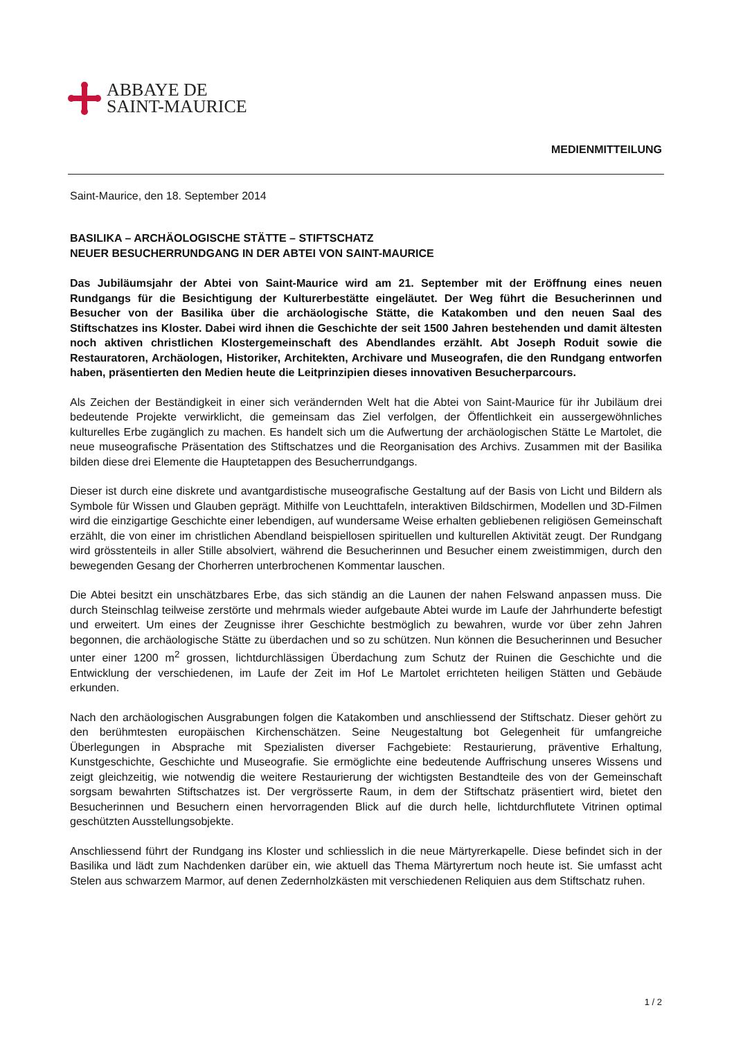ABBAYE DE
SAINT-MAURICE
MEDIENMITTEILUNG
Saint-Maurice, den 18. September 2014
BASILIKA – ARCHÄOLOGISCHE STÄTTE – STIFTSCHATZ
NEUER BESUCHERRUNDGANG IN DER ABTEI VON SAINT-MAURICE
Das Jubiläumsjahr der Abtei von Saint-Maurice wird am 21. September mit der Eröffnung eines neuen Rundgangs für die Besichtigung der Kulturerbestätte eingeläutet. Der Weg führt die Besucherinnen und Besucher von der Basilika über die archäologische Stätte, die Katakomben und den neuen Saal des Stiftschatzes ins Kloster. Dabei wird ihnen die Geschichte der seit 1500 Jahren bestehenden und damit ältesten noch aktiven christlichen Klostergemeinschaft des Abendlandes erzählt. Abt Joseph Roduit sowie die Restauratoren, Archäologen, Historiker, Architekten, Archivare und Museografen, die den Rundgang entworfen haben, präsentierten den Medien heute die Leitprinzipien dieses innovativen Besucherparcours.
Als Zeichen der Beständigkeit in einer sich verändernden Welt hat die Abtei von Saint-Maurice für ihr Jubiläum drei bedeutende Projekte verwirklicht, die gemeinsam das Ziel verfolgen, der Öffentlichkeit ein aussergewöhnliches kulturelles Erbe zugänglich zu machen. Es handelt sich um die Aufwertung der archäologischen Stätte Le Martolet, die neue museografische Präsentation des Stiftschatzes und die Reorganisation des Archivs. Zusammen mit der Basilika bilden diese drei Elemente die Hauptetappen des Besucherrundgangs.
Dieser ist durch eine diskrete und avantgardistische museografische Gestaltung auf der Basis von Licht und Bildern als Symbole für Wissen und Glauben geprägt. Mithilfe von Leuchttafeln, interaktiven Bildschirmen, Modellen und 3D-Filmen wird die einzigartige Geschichte einer lebendigen, auf wundersame Weise erhalten gebliebenen religiösen Gemeinschaft erzählt, die von einer im christlichen Abendland beispiellosen spirituellen und kulturellen Aktivität zeugt. Der Rundgang wird grösstenteils in aller Stille absolviert, während die Besucherinnen und Besucher einem zweistimmigen, durch den bewegenden Gesang der Chorherren unterbrochenen Kommentar lauschen.
Die Abtei besitzt ein unschätzbares Erbe, das sich ständig an die Launen der nahen Felswand anpassen muss. Die durch Steinschlag teilweise zerstörte und mehrmals wieder aufgebaute Abtei wurde im Laufe der Jahrhunderte befestigt und erweitert. Um eines der Zeugnisse ihrer Geschichte bestmöglich zu bewahren, wurde vor über zehn Jahren begonnen, die archäologische Stätte zu überdachen und so zu schützen. Nun können die Besucherinnen und Besucher unter einer 1200 m<sup>2</sup> grossen, lichtdurchlässigen Überdachung zum Schutz der Ruinen die Geschichte und die Entwicklung der verschiedenen, im Laufe der Zeit im Hof Le Martolet errichteten heiligen Stätten und Gebäude erkunden.
Nach den archäologischen Ausgrabungen folgen die Katakomben und anschliessend der Stiftschatz. Dieser gehört zu den berühmtesten europäischen Kirchenschätzen. Seine Neugestaltung bot Gelegenheit für umfangreiche Überlegungen in Absprache mit Spezialisten diverser Fachgebiete: Restaurierung, präventive Erhaltung, Kunstgeschichte, Geschichte und Museografie. Sie ermöglichte eine bedeutende Auffrischung unseres Wissens und zeigt gleichzeitig, wie notwendig die weitere Restaurierung der wichtigsten Bestandteile des von der Gemeinschaft sorgsam bewahrten Stiftschatzes ist. Der vergrösserte Raum, in dem der Stiftschatz präsentiert wird, bietet den Besucherinnen und Besuchern einen hervorragenden Blick auf die durch helle, lichtdurchflutete Vitrinen optimal geschützten Ausstellungsobjekte.
Anschliessend führt der Rundgang ins Kloster und schliesslich in die neue Märtyrerkapelle. Diese befindet sich in der Basilika und lädt zum Nachdenken darüber ein, wie aktuell das Thema Märtyrertum noch heute ist. Sie umfasst acht Stelen aus schwarzem Marmor, auf denen Zedernholzkästen mit verschiedenen Reliquien aus dem Stiftschatz ruhen.
1 / 2